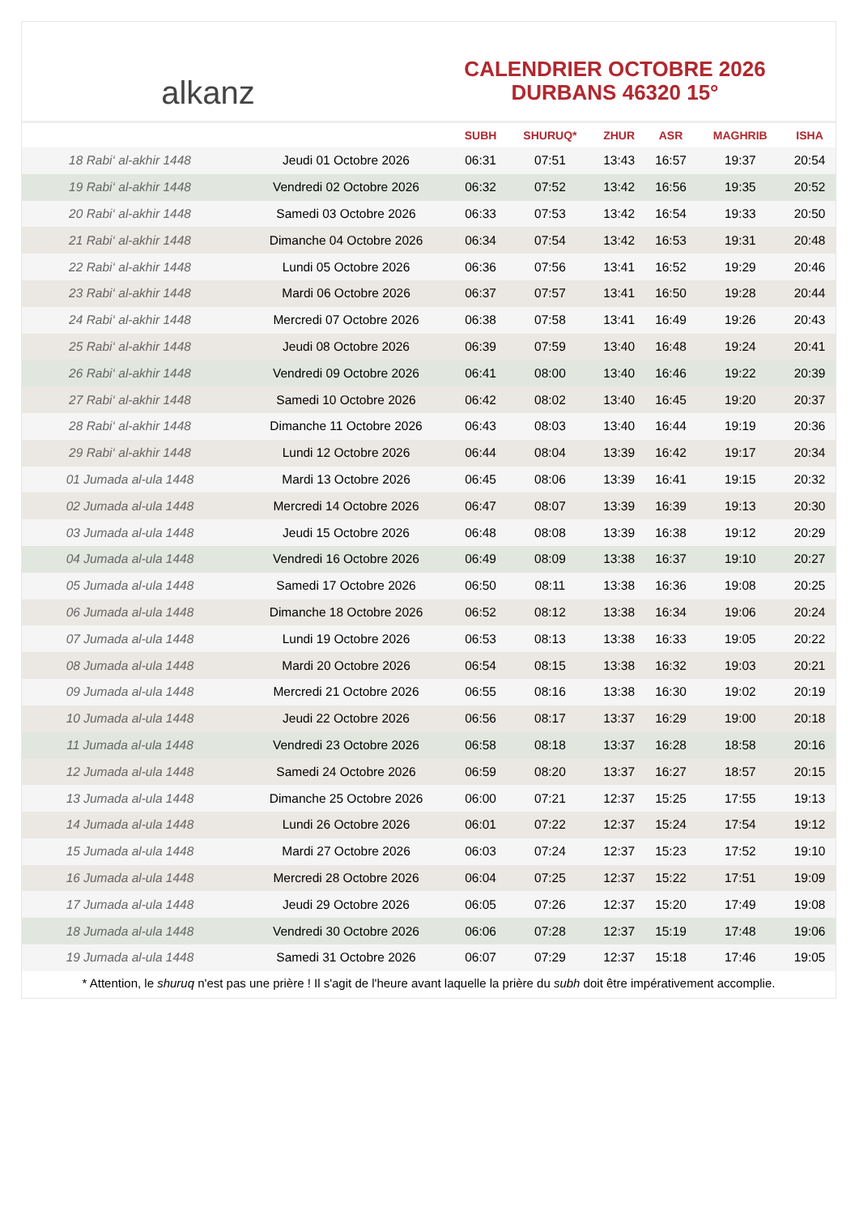alkanz
CALENDRIER OCTOBRE 2026
DURBANS 46320 15°
| | | SUBH | SHURUQ* | ZHUR | ASR | MAGHRIB | ISHA |
| --- | --- | --- | --- | --- | --- | --- | --- |
| 18 Rabi‘ al-akhir 1448 | Jeudi 01 Octobre 2026 | 06:31 | 07:51 | 13:43 | 16:57 | 19:37 | 20:54 |
| 19 Rabi‘ al-akhir 1448 | Vendredi 02 Octobre 2026 | 06:32 | 07:52 | 13:42 | 16:56 | 19:35 | 20:52 |
| 20 Rabi‘ al-akhir 1448 | Samedi 03 Octobre 2026 | 06:33 | 07:53 | 13:42 | 16:54 | 19:33 | 20:50 |
| 21 Rabi‘ al-akhir 1448 | Dimanche 04 Octobre 2026 | 06:34 | 07:54 | 13:42 | 16:53 | 19:31 | 20:48 |
| 22 Rabi‘ al-akhir 1448 | Lundi 05 Octobre 2026 | 06:36 | 07:56 | 13:41 | 16:52 | 19:29 | 20:46 |
| 23 Rabi‘ al-akhir 1448 | Mardi 06 Octobre 2026 | 06:37 | 07:57 | 13:41 | 16:50 | 19:28 | 20:44 |
| 24 Rabi‘ al-akhir 1448 | Mercredi 07 Octobre 2026 | 06:38 | 07:58 | 13:41 | 16:49 | 19:26 | 20:43 |
| 25 Rabi‘ al-akhir 1448 | Jeudi 08 Octobre 2026 | 06:39 | 07:59 | 13:40 | 16:48 | 19:24 | 20:41 |
| 26 Rabi‘ al-akhir 1448 | Vendredi 09 Octobre 2026 | 06:41 | 08:00 | 13:40 | 16:46 | 19:22 | 20:39 |
| 27 Rabi‘ al-akhir 1448 | Samedi 10 Octobre 2026 | 06:42 | 08:02 | 13:40 | 16:45 | 19:20 | 20:37 |
| 28 Rabi‘ al-akhir 1448 | Dimanche 11 Octobre 2026 | 06:43 | 08:03 | 13:40 | 16:44 | 19:19 | 20:36 |
| 29 Rabi‘ al-akhir 1448 | Lundi 12 Octobre 2026 | 06:44 | 08:04 | 13:39 | 16:42 | 19:17 | 20:34 |
| 01 Jumada al-ula 1448 | Mardi 13 Octobre 2026 | 06:45 | 08:06 | 13:39 | 16:41 | 19:15 | 20:32 |
| 02 Jumada al-ula 1448 | Mercredi 14 Octobre 2026 | 06:47 | 08:07 | 13:39 | 16:39 | 19:13 | 20:30 |
| 03 Jumada al-ula 1448 | Jeudi 15 Octobre 2026 | 06:48 | 08:08 | 13:39 | 16:38 | 19:12 | 20:29 |
| 04 Jumada al-ula 1448 | Vendredi 16 Octobre 2026 | 06:49 | 08:09 | 13:38 | 16:37 | 19:10 | 20:27 |
| 05 Jumada al-ula 1448 | Samedi 17 Octobre 2026 | 06:50 | 08:11 | 13:38 | 16:36 | 19:08 | 20:25 |
| 06 Jumada al-ula 1448 | Dimanche 18 Octobre 2026 | 06:52 | 08:12 | 13:38 | 16:34 | 19:06 | 20:24 |
| 07 Jumada al-ula 1448 | Lundi 19 Octobre 2026 | 06:53 | 08:13 | 13:38 | 16:33 | 19:05 | 20:22 |
| 08 Jumada al-ula 1448 | Mardi 20 Octobre 2026 | 06:54 | 08:15 | 13:38 | 16:32 | 19:03 | 20:21 |
| 09 Jumada al-ula 1448 | Mercredi 21 Octobre 2026 | 06:55 | 08:16 | 13:38 | 16:30 | 19:02 | 20:19 |
| 10 Jumada al-ula 1448 | Jeudi 22 Octobre 2026 | 06:56 | 08:17 | 13:37 | 16:29 | 19:00 | 20:18 |
| 11 Jumada al-ula 1448 | Vendredi 23 Octobre 2026 | 06:58 | 08:18 | 13:37 | 16:28 | 18:58 | 20:16 |
| 12 Jumada al-ula 1448 | Samedi 24 Octobre 2026 | 06:59 | 08:20 | 13:37 | 16:27 | 18:57 | 20:15 |
| 13 Jumada al-ula 1448 | Dimanche 25 Octobre 2026 | 06:00 | 07:21 | 12:37 | 15:25 | 17:55 | 19:13 |
| 14 Jumada al-ula 1448 | Lundi 26 Octobre 2026 | 06:01 | 07:22 | 12:37 | 15:24 | 17:54 | 19:12 |
| 15 Jumada al-ula 1448 | Mardi 27 Octobre 2026 | 06:03 | 07:24 | 12:37 | 15:23 | 17:52 | 19:10 |
| 16 Jumada al-ula 1448 | Mercredi 28 Octobre 2026 | 06:04 | 07:25 | 12:37 | 15:22 | 17:51 | 19:09 |
| 17 Jumada al-ula 1448 | Jeudi 29 Octobre 2026 | 06:05 | 07:26 | 12:37 | 15:20 | 17:49 | 19:08 |
| 18 Jumada al-ula 1448 | Vendredi 30 Octobre 2026 | 06:06 | 07:28 | 12:37 | 15:19 | 17:48 | 19:06 |
| 19 Jumada al-ula 1448 | Samedi 31 Octobre 2026 | 06:07 | 07:29 | 12:37 | 15:18 | 17:46 | 19:05 |
* Attention, le shuruq n'est pas une prière ! Il s'agit de l'heure avant laquelle la prière du subh doit être impérativement accomplie.